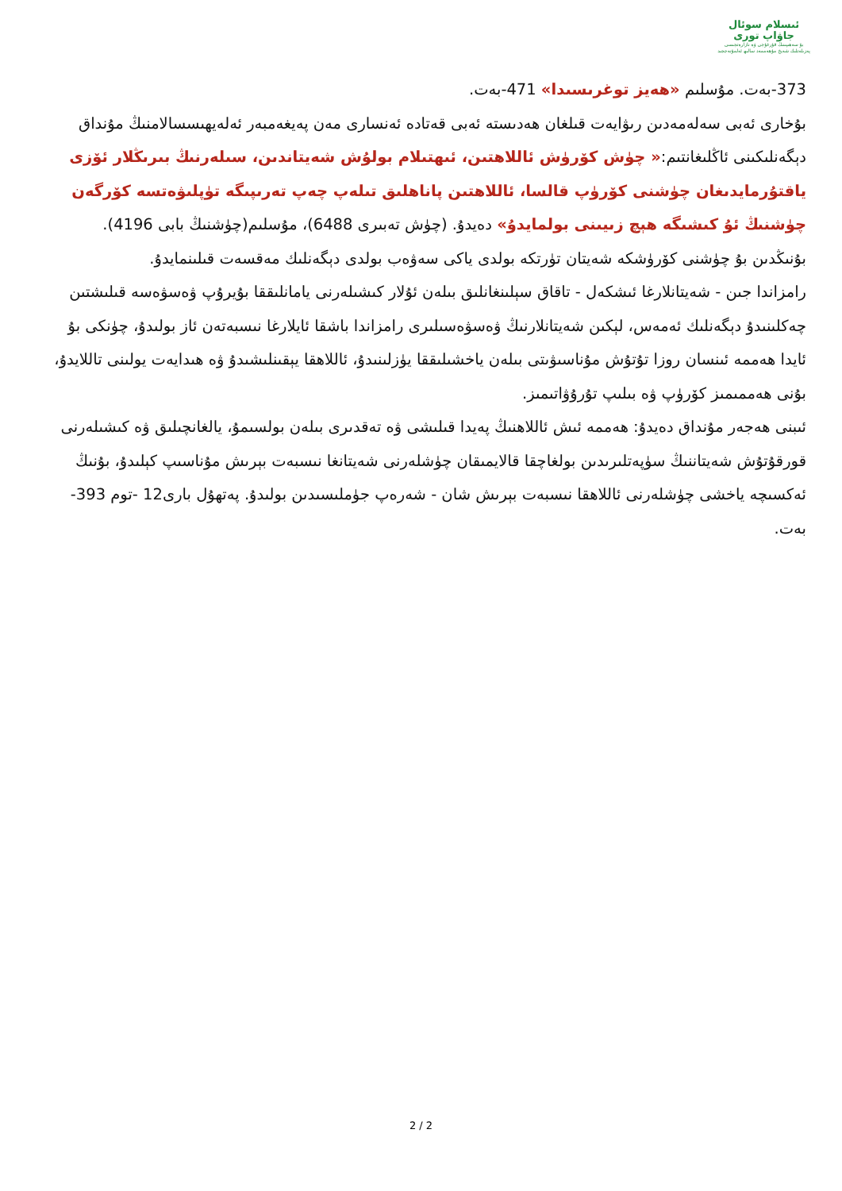ئىسلام سوئال
جاۋاپ تورى
بۇ سەھىپىنىڭ قۇرغۇچى ۋە نازارەتچىسى
پەزىلەتلىك شەيخ مۇھەممەد سالىھ ئەلمۇنەججىد
373-بەت. مۇسلىم «ھەيز توغرىسىدا» 471-بەت.
بۇخارى ئەبى سەلەمەدىن رىۋايەت قىلغان ھەدىستە ئەبى قەتادە ئەنسارى مەن پەيغەمبەر ئەلەيھىسسالامنىڭ مۇنداق دېگەنلىكىنى ئاڭلىغانتىم:« چۈش كۆرۈش ئاللاھتىن، ئىھتىلام بولۇش شەيتاندىن، سىلەرنىڭ بىرىڭلار ئۆزى ياقتۇرمايدىغان چۈشنى كۆرۈپ قالسا، ئاللاھتىن پاناھلىق تىلەپ چەپ تەرىپىگە تۈپلىۋەتسە كۆرگەن چۈشنىڭ ئۇ كىشىگە ھېچ زىيىنى بولمايدۇ» دەيدۇ. (چۈش تەبىرى 6488)، مۇسلىم(چۈشنىڭ بابى 4196).
بۇنىڭدىن بۇ چۈشنى كۆرۈشكە شەيتان تۈرتكە بولدى ياكى سەۋەب بولدى دېگەنلىك مەقسەت قىلىنمايدۇ.
رامزاندا جىن - شەيتانلارغا ئىشكەل - تاقاق سېلىنغانلىق بىلەن ئۇلار كىشىلەرنى يامانلىققا بۇيرۇپ ۋەسۋەسە قىلىشتىن چەكلىنىدۇ دېگەنلىك ئەمەس، لېكىن شەيتانلارنىڭ ۋەسۋەسىلىرى رامزاندا باشقا ئايلارغا نىسبەتەن ئاز بولىدۇ، چۈنكى بۇ ئايدا ھەممە ئىنسان روزا تۇتۇش مۇناسىۋىتى بىلەن ياخشىلىققا يۈزلىنىدۇ، ئاللاھقا يېقىنلىشىدۇ ۋە ھىدايەت يولىنى تاللايدۇ، بۇنى ھەممىمىز كۆرۈپ ۋە بىلىپ تۇرۇۋاتىمىز.
ئىبنى ھەجەر مۇنداق دەيدۇ: ھەممە ئىش ئاللاھنىڭ پەيدا قىلىشى ۋە تەقدىرى بىلەن بولسىمۇ، يالغانچىلىق ۋە كىشىلەرنى قورقۇتۇش شەيتاننىڭ سۈپەتلىرىدىن بولغاچقا قالايمىقان چۈشلەرنى شەيتانغا نىسبەت بېرىش مۇناسىپ كېلىدۇ، بۇنىڭ ئەكسىچە ياخشى چۈشلەرنى ئاللاھقا نىسبەت بېرىش شان - شەرەپ جۈملىسىدىن بولىدۇ. پەتھۇل بارى12 -توم 393-بەت.
2 / 2